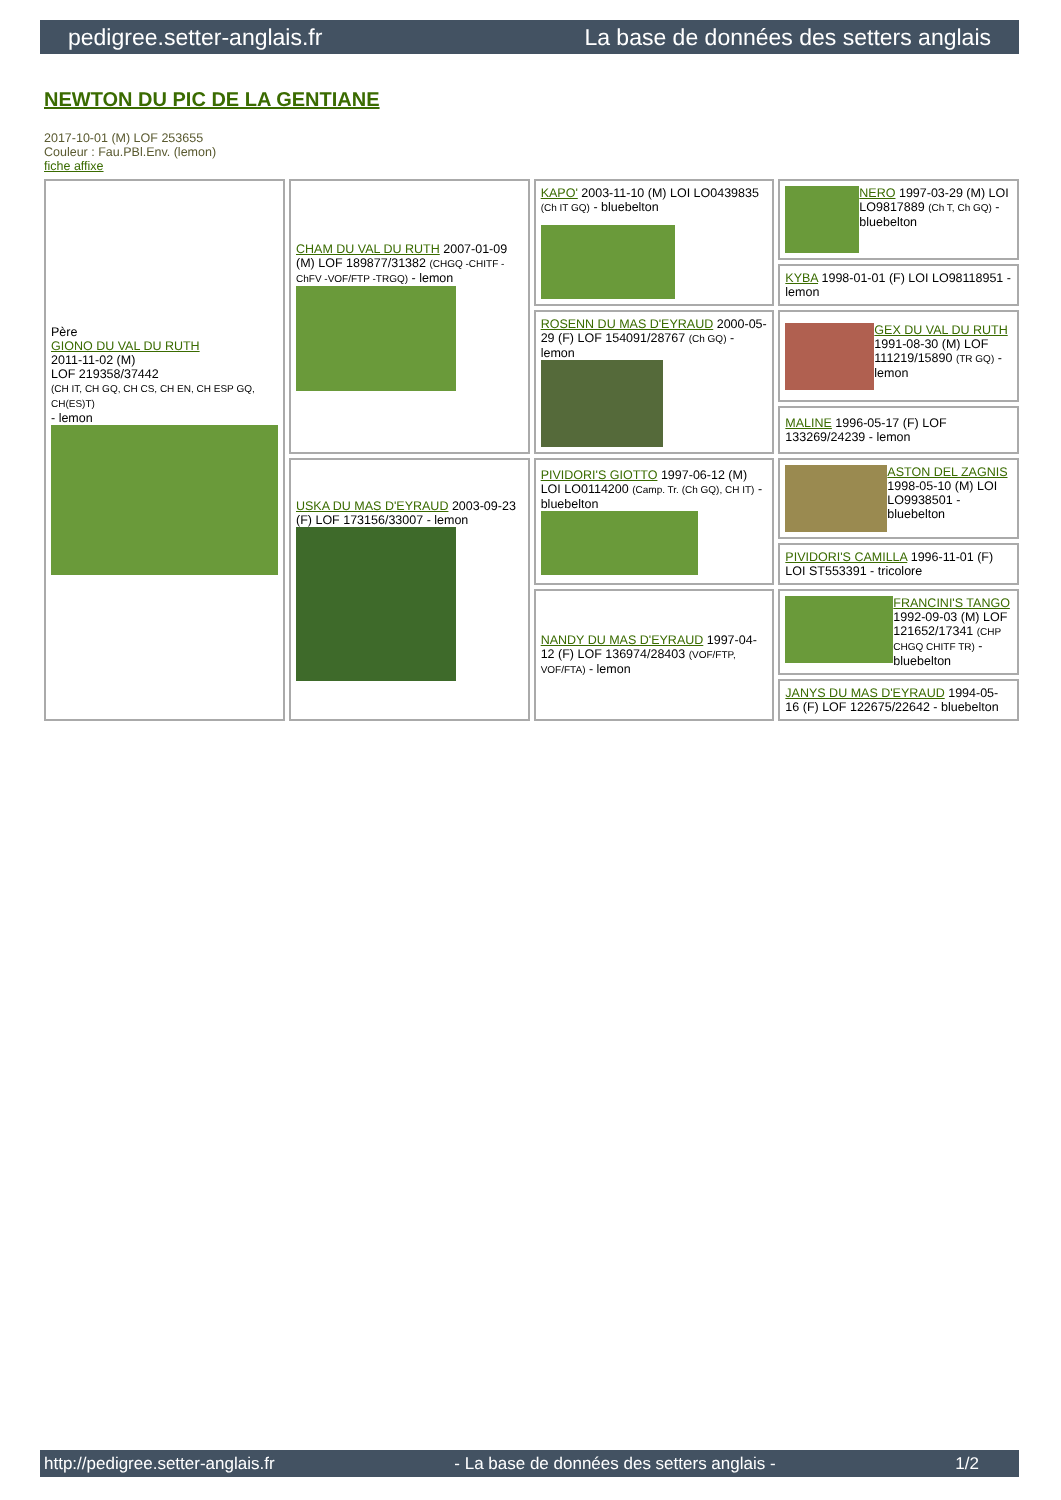pedigree.setter-anglais.fr La base de données des setters anglais
NEWTON DU PIC DE LA GENTIANE
2017-10-01 (M) LOF 253655
Couleur : Fau.PBl.Env. (lemon)
fiche affixe
| Père GIONO DU VAL DU RUTH 2011-11-02 (M) LOF 219358/37442 (CH IT, CH GQ, CH CS, CH EN, CH ESP GQ, CH(ES)T) - lemon | CHAM DU VAL DU RUTH 2007-01-09 (M) LOF 189877/31382 (CHGQ -CHITF -ChFV -VOF/FTP -TRGQ) - lemon | KAPO' 2003-11-10 (M) LOI LO0439835 (Ch IT GQ) - bluebelton | NERO 1997-03-29 (M) LOI LO9817889 (Ch T, Ch GQ) - bluebelton |
| | | | KYBA 1998-01-01 (F) LOI LO98118951 - lemon |
| | | ROSENN DU MAS D'EYRAUD 2000-05-29 (F) LOF 154091/28767 (Ch GQ) - lemon | GEX DU VAL DU RUTH 1991-08-30 (M) LOF 111219/15890 (TR GQ) - lemon |
| | | | MALINE 1996-05-17 (F) LOF 133269/24239 - lemon |
| | USKA DU MAS D'EYRAUD 2003-09-23 (F) LOF 173156/33007 - lemon | PIVIDORI'S GIOTTO 1997-06-12 (M) LOI LO0114200 (Camp. Tr. (Ch GQ), CH IT) - bluebelton | ASTON DEL ZAGNIS 1998-05-10 (M) LOI LO9938501 - bluebelton |
| | | | PIVIDORI'S CAMILLA 1996-11-01 (F) LOI ST553391 - tricolore |
| | | NANDY DU MAS D'EYRAUD 1997-04-12 (F) LOF 136974/28403 (VOF/FTP, VOF/FTA) - lemon | FRANCINI'S TANGO 1992-09-03 (M) LOF 121652/17341 (CHP CHGQ CHITF TR) - bluebelton |
| | | | JANYS DU MAS D'EYRAUD 1994-05-16 (F) LOF 122675/22642 - bluebelton |
http://pedigree.setter-anglais.fr - La base de données des setters anglais - 1/2